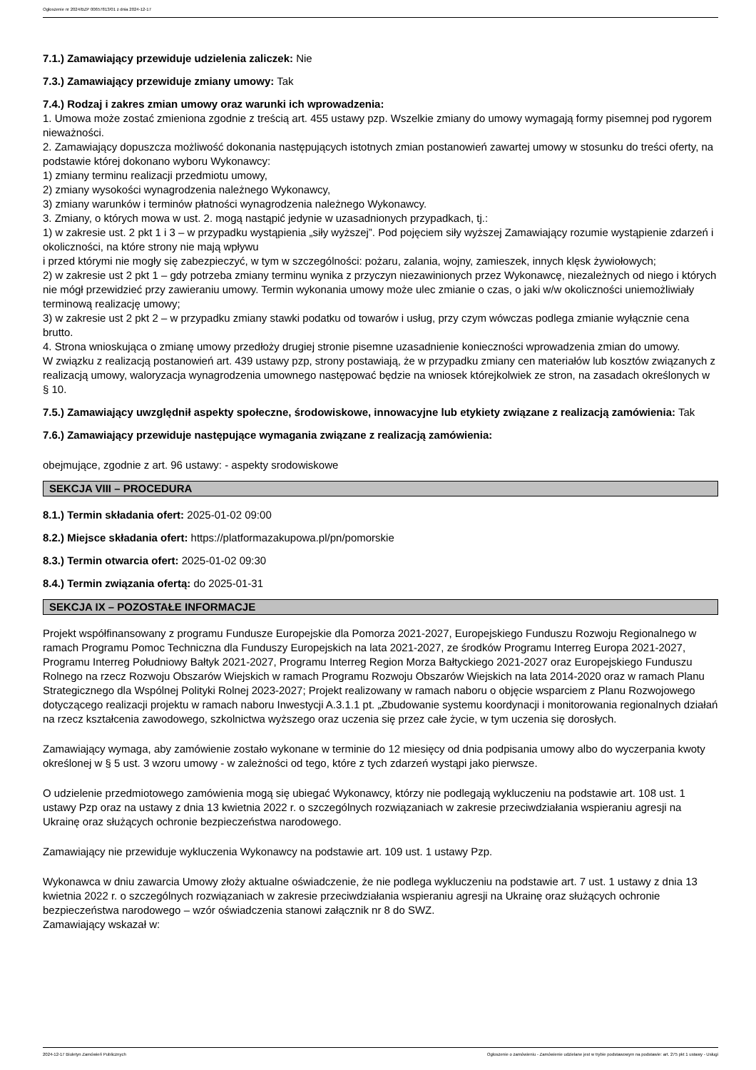Ogłoszenie nr 2024/BZP 00657813/01 z dnia 2024-12-17
7.1.) Zamawiający przewiduje udzielenia zaliczek: Nie
7.3.) Zamawiający przewiduje zmiany umowy: Tak
7.4.) Rodzaj i zakres zmian umowy oraz warunki ich wprowadzenia:
1. Umowa może zostać zmieniona zgodnie z treścią art. 455 ustawy pzp. Wszelkie zmiany do umowy wymagają formy pisemnej pod rygorem nieważności.
2. Zamawiający dopuszcza możliwość dokonania następujących istotnych zmian postanowień zawartej umowy w stosunku do treści oferty, na podstawie której dokonano wyboru Wykonawcy:
1) zmiany terminu realizacji przedmiotu umowy,
2) zmiany wysokości wynagrodzenia należnego Wykonawcy,
3) zmiany warunków i terminów płatności wynagrodzenia należnego Wykonawcy.
3. Zmiany, o których mowa w ust. 2. mogą nastąpić jedynie w uzasadnionych przypadkach, tj.:
1) w zakresie ust. 2 pkt 1 i 3 – w przypadku wystąpienia „siły wyższej”. Pod pojęciem siły wyższej Zamawiający rozumie wystąpienie zdarzeń i okoliczności, na które strony nie mają wpływu
i przed którymi nie mogły się zabezpieczyć, w tym w szczególności: pożaru, zalania, wojny, zamieszek, innych klęsk żywiołowych;
2) w zakresie ust 2 pkt 1 – gdy potrzeba zmiany terminu wynika z przyczyn niezawinionych przez Wykonawcę, niezależnych od niego i których nie mógł przewidzieć przy zawieraniu umowy. Termin wykonania umowy może ulec zmianie o czas, o jaki w/w okoliczności uniemożliwiały terminową realizację umowy;
3) w zakresie ust 2 pkt 2 – w przypadku zmiany stawki podatku od towarów i usług, przy czym wówczas podlega zmianie wyłącznie cena brutto.
4. Strona wnioskująca o zmianę umowy przedłoży drugiej stronie pisemne uzasadnienie konieczności wprowadzenia zmian do umowy.
W związku z realizacją postanowień art. 439 ustawy pzp, strony postawiają, że w przypadku zmiany cen materiałów lub kosztów związanych z realizacją umowy, waloryzacja wynagrodzenia umownego następować będzie na wniosek którejkolwiek ze stron, na zasadach określonych w § 10.
7.5.) Zamawiający uwzględnił aspekty społeczne, środowiskowe, innowacyjne lub etykiety związane z realizacją zamówienia: Tak
7.6.) Zamawiający przewiduje następujące wymagania związane z realizacją zamówienia:
obejmujące, zgodnie z art. 96 ustawy: - aspekty srodowiskowe
SEKCJA VIII – PROCEDURA
8.1.) Termin składania ofert: 2025-01-02 09:00
8.2.) Miejsce składania ofert: https://platformazakupowa.pl/pn/pomorskie
8.3.) Termin otwarcia ofert: 2025-01-02 09:30
8.4.) Termin związania ofertą: do 2025-01-31
SEKCJA IX – POZOSTAŁE INFORMACJE
Projekt współfinansowany z programu Fundusze Europejskie dla Pomorza 2021-2027, Europejskiego Funduszu Rozwoju Regionalnego w ramach Programu Pomoc Techniczna dla Funduszy Europejskich na lata 2021-2027, ze środków Programu Interreg Europa 2021-2027, Programu Interreg Południowy Bałtyk 2021-2027, Programu Interreg Region Morza Bałtyckiego 2021-2027 oraz Europejskiego Funduszu Rolnego na rzecz Rozwoju Obszarów Wiejskich w ramach Programu Rozwoju Obszarów Wiejskich na lata 2014-2020 oraz w ramach Planu Strategicznego dla Wspólnej Polityki Rolnej 2023-2027; Projekt realizowany w ramach naboru o objęcie wsparciem z Planu Rozwojowego dotyczącego realizacji projektu w ramach naboru Inwestycji A.3.1.1 pt. „Zbudowanie systemu koordynacji i monitorowania regionalnych działań na rzecz kształcenia zawodowego, szkolnictwa wyższego oraz uczenia się przez całe życie, w tym uczenia się dorosłych.
Zamawiający wymaga, aby zamówienie zostało wykonane w terminie do 12 miesięcy od dnia podpisania umowy albo do wyczerpania kwoty określonej w § 5 ust. 3 wzoru umowy - w zależności od tego, które z tych zdarzeń wystąpi jako pierwsze.
O udzielenie przedmiotowego zamówienia mogą się ubiegać Wykonawcy, którzy nie podlegają wykluczeniu na podstawie art. 108 ust. 1 ustawy Pzp oraz na ustawy z dnia 13 kwietnia 2022 r. o szczególnych rozwiązaniach w zakresie przeciwdziałania wspieraniu agresji na Ukrainę oraz służących ochronie bezpieczeństwa narodowego.
Zamawiający nie przewiduje wykluczenia Wykonawcy na podstawie art. 109 ust. 1 ustawy Pzp.
Wykonawca w dniu zawarcia Umowy złoży aktualne oświadczenie, że nie podlega wykluczeniu na podstawie art. 7 ust. 1 ustawy z dnia 13 kwietnia 2022 r. o szczególnych rozwiązaniach w zakresie przeciwdziałania wspieraniu agresji na Ukrainę oraz służących ochronie bezpieczeństwa narodowego – wzór oświadczenia stanowi załącznik nr 8 do SWZ.
Zamawiający wskazał w:
2024-12-17 Biuletyn Zamówień Publicznych Ogłoszenie o zamówieniu - Zamówienie udzielane jest w trybie podstawowym na podstawie: art. 275 pkt 1 ustawy - Usługi